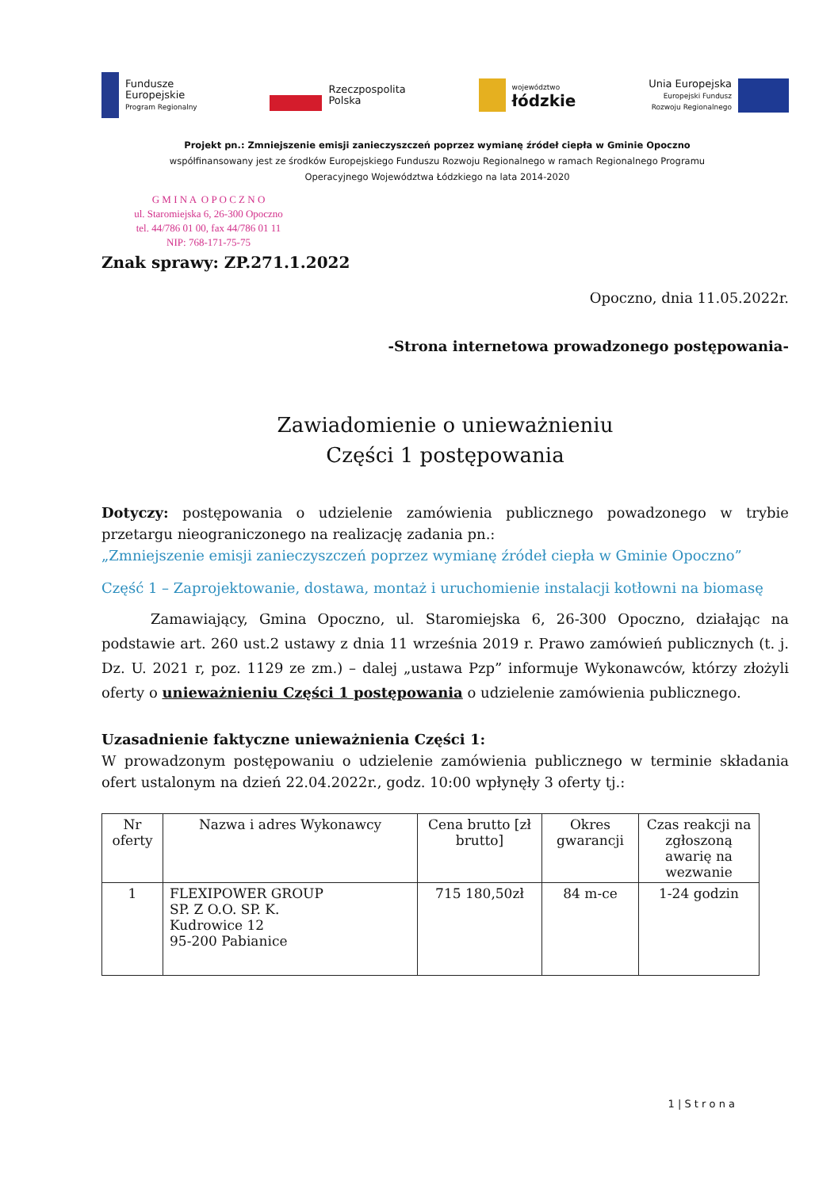Fundusze
Europejskie
Program Regionalny
Rzeczpospolita
Polska
województwo
łódzkie
Unia Europejska
Europejski Fundusz
Rozwoju Regionalnego
Projekt pn.: Zmniejszenie emisji zanieczyszczeń poprzez wymianę źródeł ciepła w Gminie Opoczno
współfinansowany jest ze środków Europejskiego Funduszu Rozwoju Regionalnego w ramach Regionalnego Programu
Operacyjnego Województwa Łódzkiego na lata 2014-2020
G M I N A O P O C Z N O
ul. Staromiejska 6, 26-300 Opoczno
tel. 44/786 01 00, fax 44/786 01 11
NIP: 768-171-75-75
Znak sprawy: ZP.271.1.2022
Opoczno, dnia 11.05.2022r.
-Strona internetowa prowadzonego postępowania-
Zawiadomienie o unieważnieniu
Części 1 postępowania
Dotyczy: postępowania o udzielenie zamówienia publicznego powadzonego w trybie przetargu nieograniczonego na realizację zadania pn.:
„Zmniejszenie emisji zanieczyszczeń poprzez wymianę źródeł ciepła w Gminie Opoczno”
Część 1 – Zaprojektowanie, dostawa, montaż i uruchomienie instalacji kotłowni na biomasę
Zamawiający, Gmina Opoczno, ul. Staromiejska 6, 26-300 Opoczno, działając na podstawie art. 260 ust.2 ustawy z dnia 11 września 2019 r. Prawo zamówień publicznych (t. j. Dz. U. 2021 r, poz. 1129 ze zm.) – dalej „ustawa Pzp” informuje Wykonawców, którzy złożyli oferty o unieważnieniu Części 1 postępowania o udzielenie zamówienia publicznego.
Uzasadnienie faktyczne unieważnienia Części 1:
W prowadzonym postępowaniu o udzielenie zamówienia publicznego w terminie składania ofert ustalonym na dzień 22.04.2022r., godz. 10:00 wpłynęły 3 oferty tj.:
| Nr oferty | Nazwa i adres Wykonawcy | Cena brutto [zł brutto] | Okres gwarancji | Czas reakcji na zgłoszoną awarię na wezwanie |
| --- | --- | --- | --- | --- |
| 1 | FLEXIPOWER GROUP SP. Z O.O. SP. K. Kudrowice 12 95-200 Pabianice | 715 180,50zł | 84 m-ce | 1-24 godzin |
1 | S t r o n a